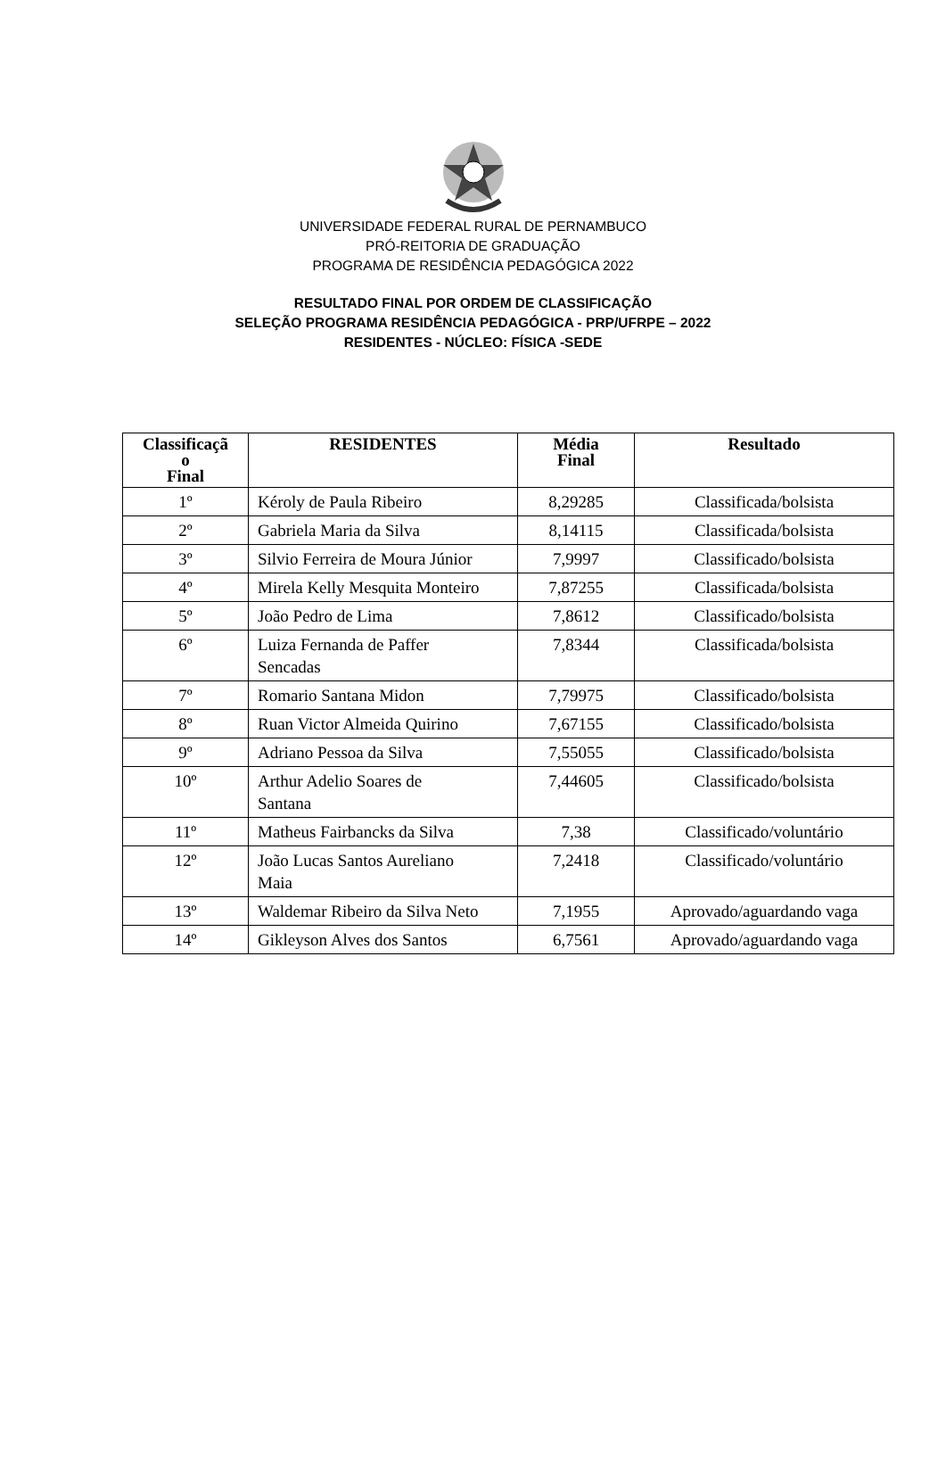UNIVERSIDADE FEDERAL RURAL DE PERNAMBUCO
PRÓ-REITORIA DE GRADUAÇÃO
PROGRAMA DE RESIDÊNCIA PEDAGÓGICA 2022
RESULTADO FINAL POR ORDEM DE CLASSIFICAÇÃO
SELEÇÃO PROGRAMA RESIDÊNCIA PEDAGÓGICA - PRP/UFRPE – 2022
RESIDENTES - NÚCLEO: FÍSICA -SEDE
| Classificaçã o Final | RESIDENTES | Média Final | Resultado |
| --- | --- | --- | --- |
| 1º | Kéroly de Paula Ribeiro | 8,29285 | Classificada/bolsista |
| 2º | Gabriela Maria da Silva | 8,14115 | Classificada/bolsista |
| 3º | Silvio Ferreira de Moura Júnior | 7,9997 | Classificado/bolsista |
| 4º | Mirela Kelly Mesquita Monteiro | 7,87255 | Classificada/bolsista |
| 5º | João Pedro de Lima | 7,8612 | Classificado/bolsista |
| 6º | Luiza Fernanda de Paffer Sencadas | 7,8344 | Classificada/bolsista |
| 7º | Romario Santana Midon | 7,79975 | Classificado/bolsista |
| 8º | Ruan Victor Almeida Quirino | 7,67155 | Classificado/bolsista |
| 9º | Adriano Pessoa da Silva | 7,55055 | Classificado/bolsista |
| 10º | Arthur Adelio Soares de Santana | 7,44605 | Classificado/bolsista |
| 11º | Matheus Fairbancks da Silva | 7,38 | Classificado/voluntário |
| 12º | João Lucas Santos Aureliano Maia | 7,2418 | Classificado/voluntário |
| 13º | Waldemar Ribeiro da Silva Neto | 7,1955 | Aprovado/aguardando vaga |
| 14º | Gikleyson Alves dos Santos | 6,7561 | Aprovado/aguardando vaga |